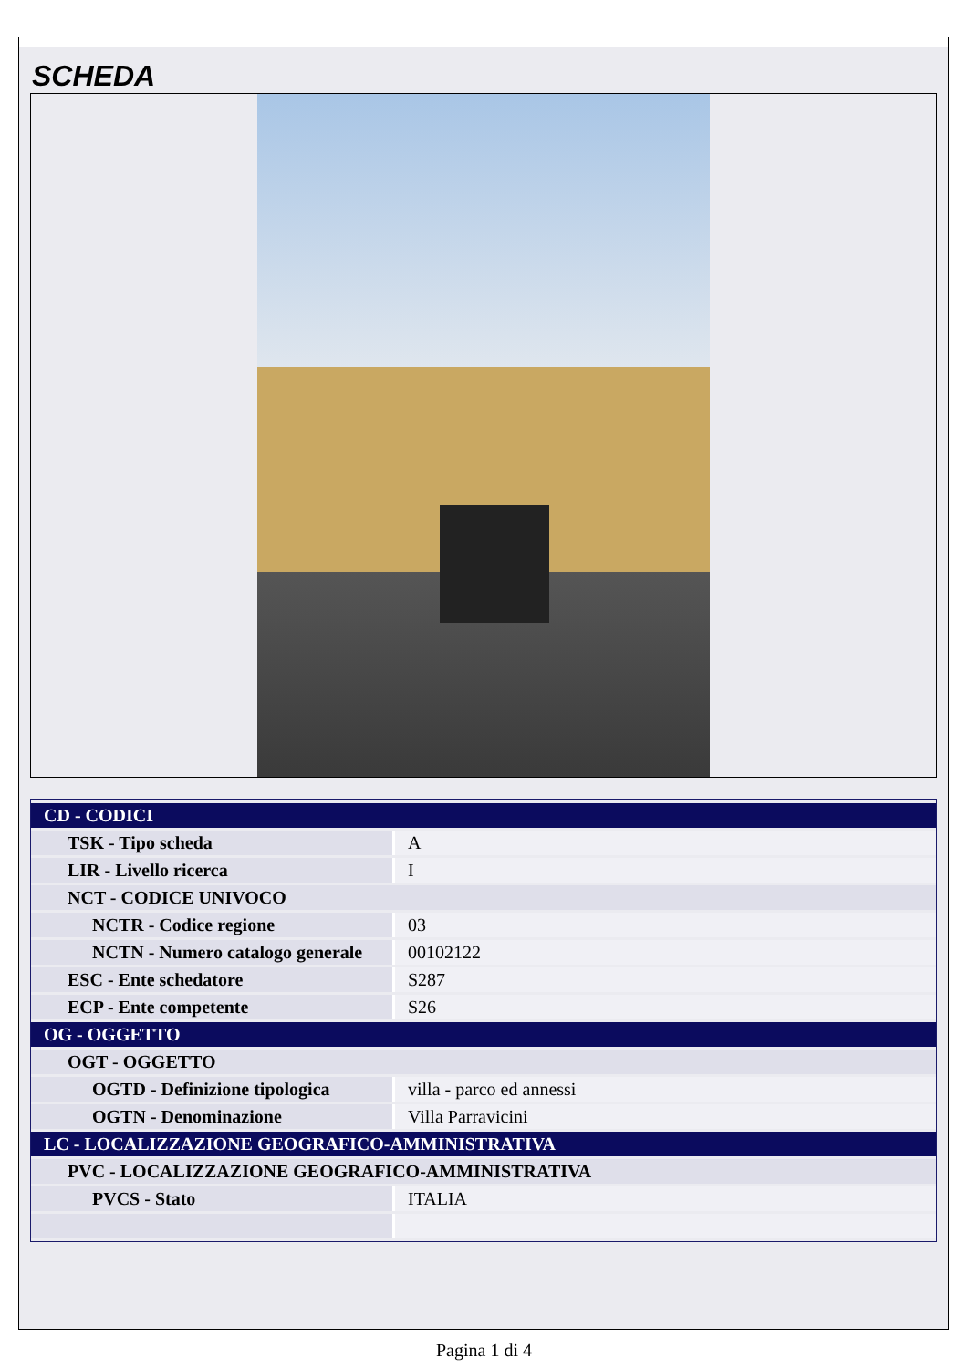SCHEDA
| CD - CODICI | |
| TSK - Tipo scheda | A |
| LIR - Livello ricerca | I |
| NCT - CODICE UNIVOCO | |
| NCTR - Codice regione | 03 |
| NCTN - Numero catalogo generale | 00102122 |
| ESC - Ente schedatore | S287 |
| ECP - Ente competente | S26 |
| OG - OGGETTO | |
| OGT - OGGETTO | |
| OGTD - Definizione tipologica | villa - parco ed annessi |
| OGTN - Denominazione | Villa Parravicini |
| LC - LOCALIZZAZIONE GEOGRAFICO-AMMINISTRATIVA | |
| PVC - LOCALIZZAZIONE GEOGRAFICO-AMMINISTRATIVA | |
| PVCS - Stato | ITALIA |
Pagina 1 di 4